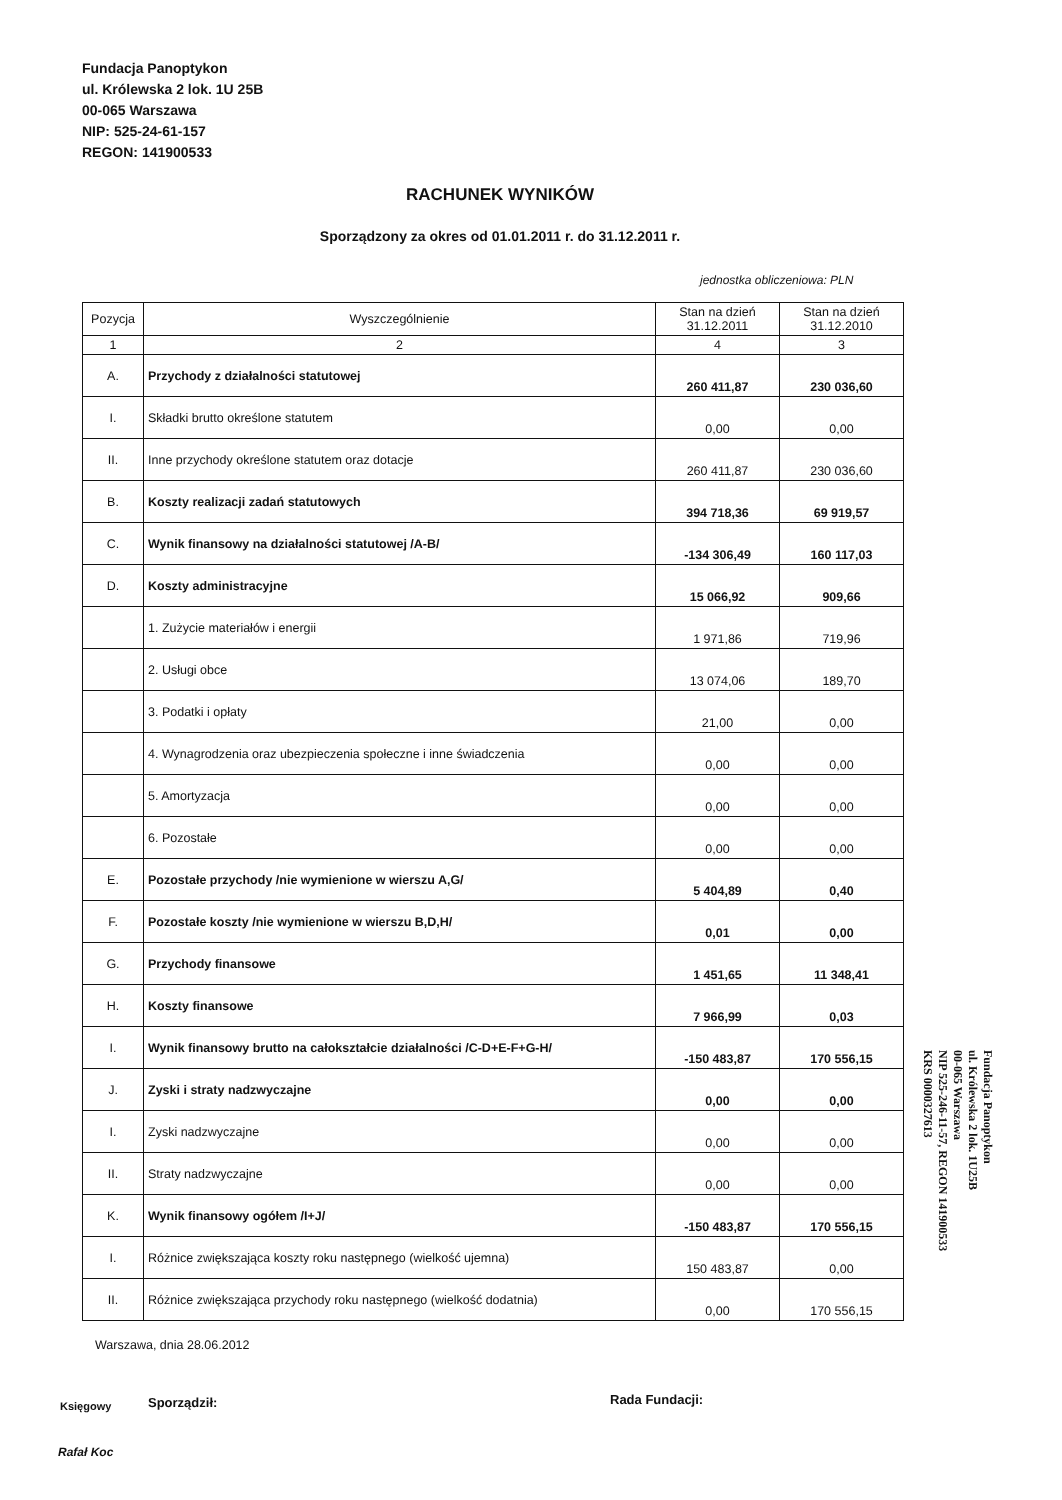Fundacja Panoptykon
ul. Królewska 2 lok. 1U 25B
00-065 Warszawa
NIP: 525-24-61-157
REGON: 141900533
RACHUNEK WYNIKÓW
Sporządzony za okres od 01.01.2011 r. do 31.12.2011 r.
jednostka obliczeniowa: PLN
| Pozycja | Wyszczególnienie | Stan na dzień 31.12.2011 | Stan na dzień 31.12.2010 |
| --- | --- | --- | --- |
| 1 | 2 | 4 | 3 |
| A. | Przychody z działalności statutowej | 260 411,87 | 230 036,60 |
| I. | Składki brutto określone statutem | 0,00 | 0,00 |
| II. | Inne przychody określone statutem oraz dotacje | 260 411,87 | 230 036,60 |
| B. | Koszty realizacji zadań statutowych | 394 718,36 | 69 919,57 |
| C. | Wynik finansowy na działalności statutowej /A-B/ | -134 306,49 | 160 117,03 |
| D. | Koszty administracyjne | 15 066,92 | 909,66 |
| | 1. Zużycie materiałów i energii | 1 971,86 | 719,96 |
| | 2. Usługi obce | 13 074,06 | 189,70 |
| | 3. Podatki i opłaty | 21,00 | 0,00 |
| | 4. Wynagrodzenia oraz ubezpieczenia społeczne i inne świadczenia | 0,00 | 0,00 |
| | 5. Amortyzacja | 0,00 | 0,00 |
| | 6. Pozostałe | 0,00 | 0,00 |
| E. | Pozostałe przychody /nie wymienione w wierszu A,G/ | 5 404,89 | 0,40 |
| F. | Pozostałe koszty /nie wymienione w wierszu B,D,H/ | 0,01 | 0,00 |
| G. | Przychody finansowe | 1 451,65 | 11 348,41 |
| H. | Koszty finansowe | 7 966,99 | 0,03 |
| I. | Wynik finansowy brutto na całokształcie działalności /C-D+E-F+G-H/ | -150 483,87 | 170 556,15 |
| J. | Zyski i straty nadzwyczajne | 0,00 | 0,00 |
| I. | Zyski nadzwyczajne | 0,00 | 0,00 |
| II. | Straty nadzwyczajne | 0,00 | 0,00 |
| K. | Wynik finansowy ogółem /I+J/ | -150 483,87 | 170 556,15 |
| I. | Różnice zwiększająca koszty roku następnego (wielkość ujemna) | 150 483,87 | 0,00 |
| II. | Różnice zwiększająca przychody roku następnego (wielkość dodatnia) | 0,00 | 170 556,15 |
Fundacja Panoptykon
ul. Królewska 2 lok. 1U25B
00-065 Warszawa
NIP 525-246-11-57, REGON 141900533
KRS 0000327613
Warszawa, dnia 28.06.2012
Księgowy Sporządził: Rada Fundacji:
Rafał Koc